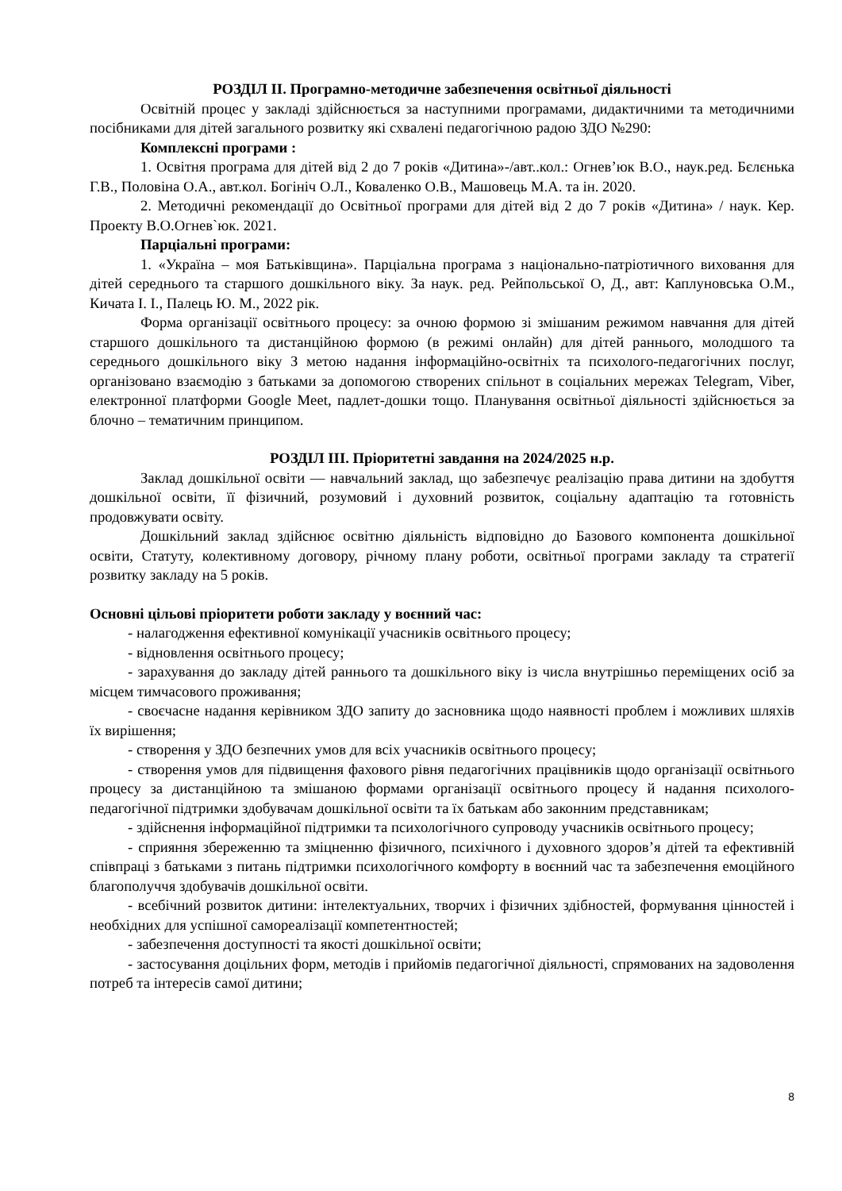РОЗДІЛ ІІ. Програмно-методичне забезпечення освітньої діяльності
Освітній процес у закладі здійснюється за наступними програмами, дидактичними та методичними посібниками для дітей загального розвитку які схвалені педагогічною радою ЗДО №290:
Комплексні програми :
1. Освітня програма для дітей від 2 до 7 років «Дитина»-/авт..кол.: Огнев’юк В.О., наук.ред. Бєлєнька Г.В., Половіна О.А., авт.кол. Богініч О.Л., Коваленко О.В., Машовець М.А. та ін. 2020.
2. Методичні рекомендації до Освітньої програми для дітей від 2 до 7 років «Дитина» / наук. Кер. Проекту В.О.Огнев`юк. 2021.
Парціальні програми:
1. «Україна – моя Батьківщина». Парціальна програма з національно-патріотичного виховання для дітей середнього та старшого дошкільного віку. За наук. ред. Рейпольської О, Д., авт: Каплуновська О.М., Кичата І. І., Палець Ю. М., 2022 рік.
Форма організації освітнього процесу: за очною формою зі змішаним режимом навчання для дітей старшого дошкільного та дистанційною формою (в режимі онлайн) для дітей раннього, молодшого та середнього дошкільного віку З метою надання інформаційно-освітніх та психолого-педагогічних послуг, організовано взаємодію з батьками за допомогою створених спільнот в соціальних мережах Telegram, Viber, електронної платформи Google Meet, падлет-дошки тощо. Планування освітньої діяльності здійснюється за блочно – тематичним принципом.
РОЗДІЛ ІІІ. Пріоритетні завдання на 2024/2025 н.р.
Заклад дошкільної освіти — навчальний заклад, що забезпечує реалізацію права дитини на здобуття дошкільної освіти, її фізичний, розумовий і духовний розвиток, соціальну адаптацію та готовність продовжувати освіту.
Дошкільний заклад здійснює освітню діяльність відповідно до Базового компонента дошкільної освіти, Статуту, колективному договору, річному плану роботи, освітньої програми закладу та стратегії розвитку закладу на 5 років.
Основні цільові пріоритети роботи закладу у воєнний час:
- налагодження ефективної комунікації учасників освітнього процесу;
- відновлення освітнього процесу;
- зарахування до закладу дітей раннього та дошкільного віку із числа внутрішньо переміщених осіб за місцем тимчасового проживання;
- своєчасне надання керівником ЗДО запиту до засновника щодо наявності проблем і можливих шляхів їх вирішення;
- створення у ЗДО безпечних умов для всіх учасників освітнього процесу;
- створення умов для підвищення фахового рівня педагогічних працівників щодо організації освітнього процесу за дистанційною та змішаною формами організації освітнього процесу й надання психолого-педагогічної підтримки здобувачам дошкільної освіти та їх батькам або законним представникам;
- здійснення інформаційної підтримки та психологічного супроводу учасників освітнього процесу;
- сприяння збереженню та зміцненню фізичного, психічного і духовного здоров’я дітей та ефективній співпраці з батьками з питань підтримки психологічного комфорту в воєнний час та забезпечення емоційного благополуччя здобувачів дошкільної освіти.
- всебічний розвиток дитини: інтелектуальних, творчих і фізичних здібностей, формування цінностей і необхідних для успішної самореалізації компетентностей;
- забезпечення доступності та якості дошкільної освіти;
- застосування доцільних форм, методів і прийомів педагогічної діяльності, спрямованих на задоволення потреб та інтересів самої дитини;
8